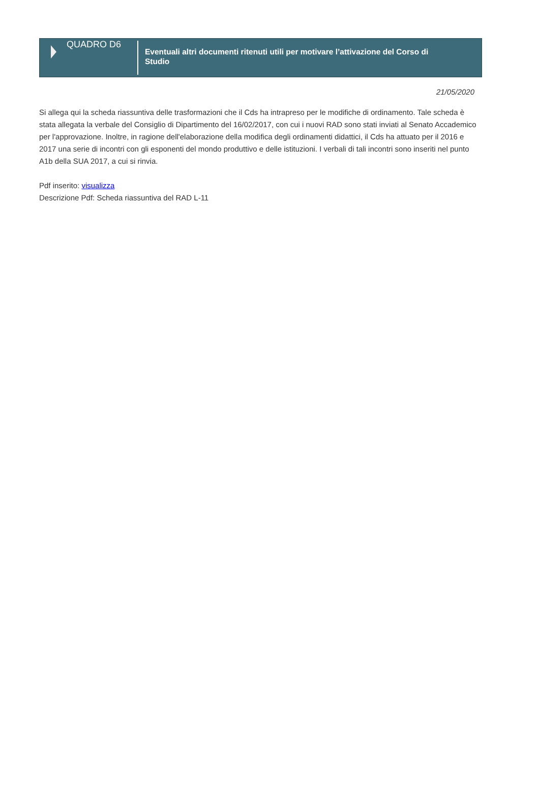QUADRO D6
Eventuali altri documenti ritenuti utili per motivare l’attivazione del Corso di Studio
21/05/2020
Si allega qui la scheda riassuntiva delle trasformazioni che il Cds ha intrapreso per le modifiche di ordinamento. Tale scheda è stata allegata la verbale del Consiglio di Dipartimento del 16/02/2017, con cui i nuovi RAD sono stati inviati al Senato Accademico per l'approvazione. Inoltre, in ragione dell'elaborazione della modifica degli ordinamenti didattici, il Cds ha attuato per il 2016 e 2017 una serie di incontri con gli esponenti del mondo produttivo e delle istituzioni. I verbali di tali incontri sono inseriti nel punto A1b della SUA 2017, a cui si rinvia.
Pdf inserito: visualizza
Descrizione Pdf: Scheda riassuntiva del RAD L-11